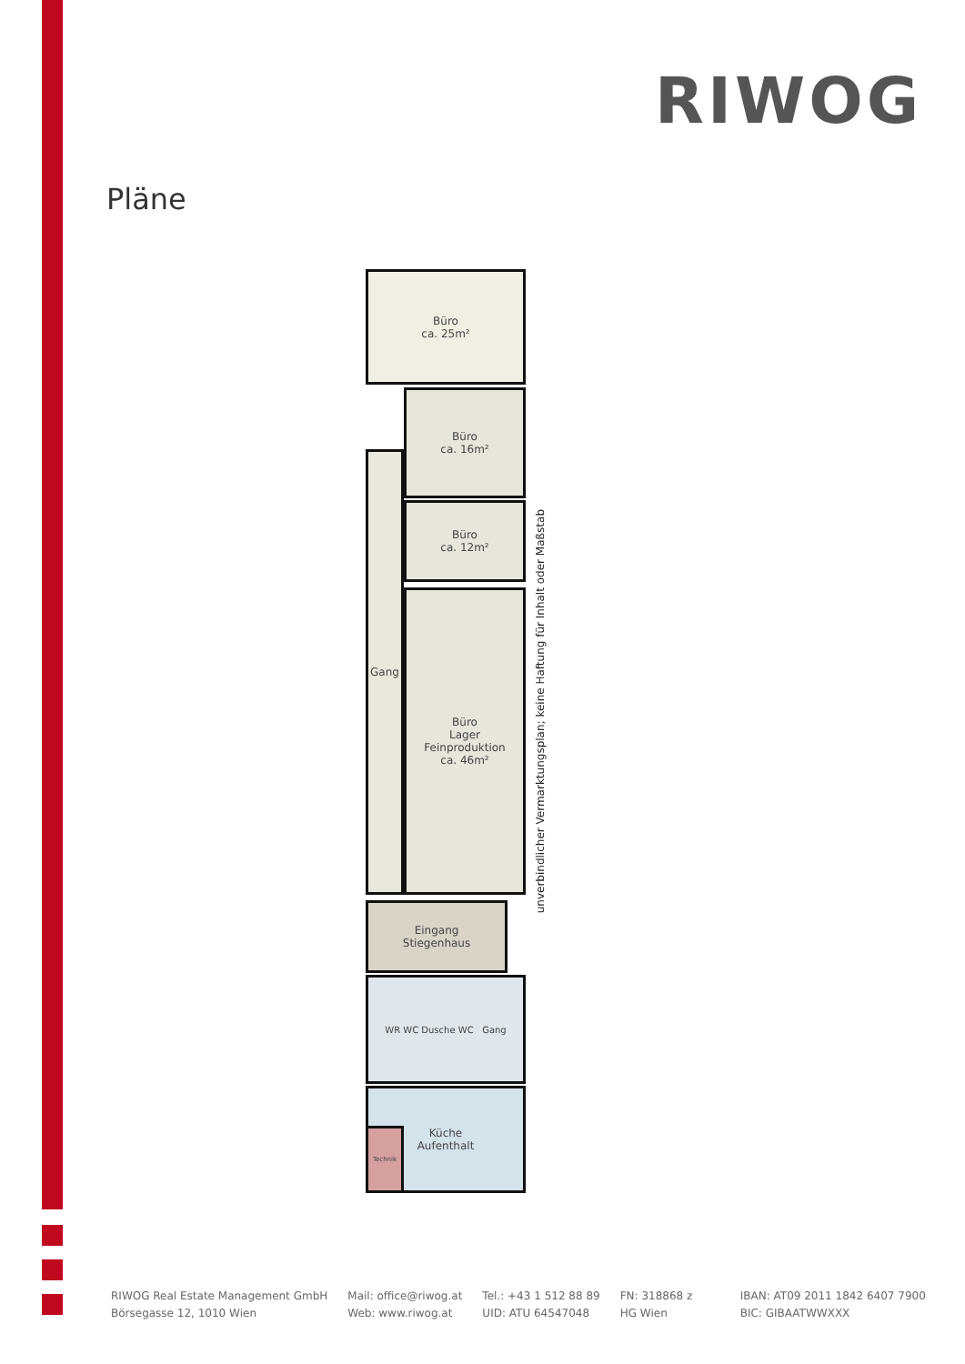RIWOG
Pläne
Büro
ca. 25m²
Büro
ca. 16m²
Büro
ca. 12m²
Gang
Büro
Lager
Feinproduktion
ca. 46m²
Eingang
Stiegenhaus
WR WC Dusche WC Gang
Küche
Aufenthalt
Technik
unverbindlicher Vermarktungsplan; keine Haftung für Inhalt oder Maßstab
RIWOG Real Estate Management GmbH
Börsegasse 12, 1010 Wien
Mail: office@riwog.at
Web: www.riwog.at
Tel.: +43 1 512 88 89
UID: ATU 64547048
FN: 318868 z
HG Wien
IBAN: AT09 2011 1842 6407 7900
BIC: GIBAATWWXXX